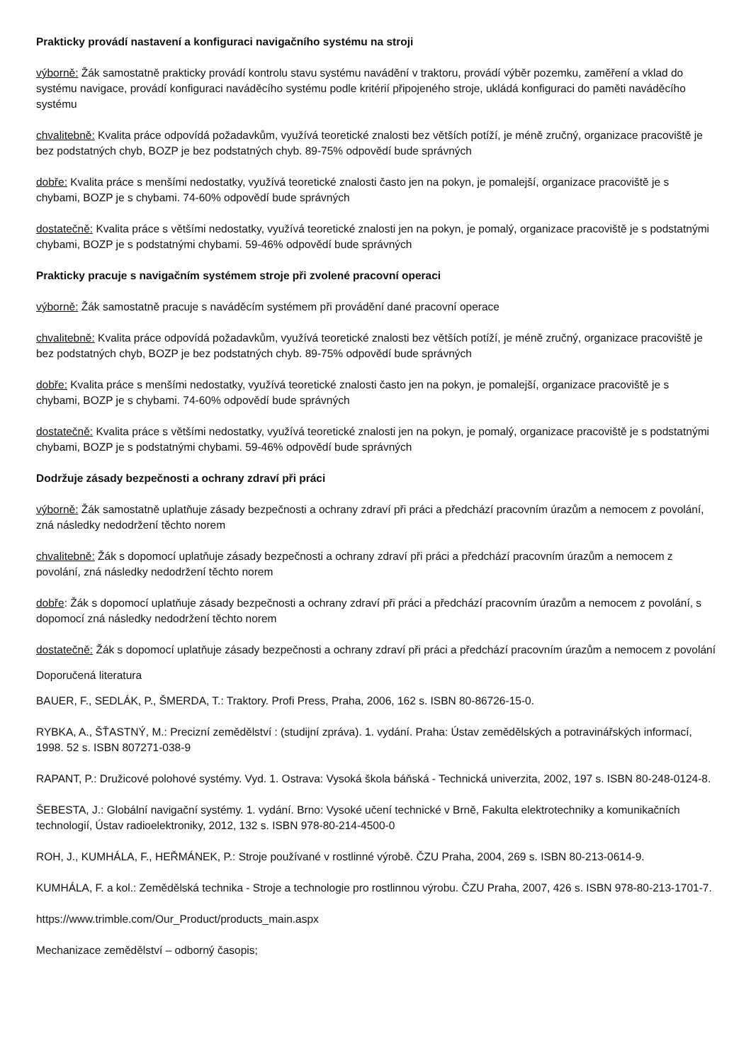Prakticky provádí nastavení a konfiguraci navigačního systému na stroji
výborně: Žák samostatně prakticky provádí kontrolu stavu systému navádění v traktoru, provádí výběr pozemku, zaměření a vklad do systému navigace, provádí konfiguraci naváděcího systému podle kritérií připojeného stroje, ukládá konfiguraci do paměti naváděcího systému
chvalitebně: Kvalita práce odpovídá požadavkům, využívá teoretické znalosti bez větších potíží, je méně zručný, organizace pracoviště je bez podstatných chyb, BOZP je bez podstatných chyb. 89-75% odpovědí bude správných
dobře: Kvalita práce s menšími nedostatky, využívá teoretické znalosti často jen na pokyn, je pomalejší, organizace pracoviště je s chybami, BOZP je s chybami. 74-60% odpovědí bude správných
dostatečně: Kvalita práce s většími nedostatky, využívá teoretické znalosti jen na pokyn, je pomalý, organizace pracoviště je s podstatnými chybami, BOZP je s podstatnými chybami. 59-46% odpovědí bude správných
Prakticky pracuje s navigačním systémem stroje při zvolené pracovní operaci
výborně: Žák samostatně pracuje s naváděcím systémem při provádění dané pracovní operace
chvalitebně: Kvalita práce odpovídá požadavkům, využívá teoretické znalosti bez větších potíží, je méně zručný, organizace pracoviště je bez podstatných chyb, BOZP je bez podstatných chyb. 89-75% odpovědí bude správných
dobře: Kvalita práce s menšími nedostatky, využívá teoretické znalosti často jen na pokyn, je pomalejší, organizace pracoviště je s chybami, BOZP je s chybami. 74-60% odpovědí bude správných
dostatečně: Kvalita práce s většími nedostatky, využívá teoretické znalosti jen na pokyn, je pomalý, organizace pracoviště je s podstatnými chybami, BOZP je s podstatnými chybami. 59-46% odpovědí bude správných
Dodržuje zásady bezpečnosti a ochrany zdraví při práci
výborně: Žák samostatně uplatňuje zásady bezpečnosti a ochrany zdraví při práci a předchází pracovním úrazům a nemocem z povolání, zná následky nedodržení těchto norem
chvalitebně: Žák s dopomocí uplatňuje zásady bezpečnosti a ochrany zdraví při práci a předchází pracovním úrazům a nemocem z povolání, zná následky nedodržení těchto norem
dobře: Žák s dopomocí uplatňuje zásady bezpečnosti a ochrany zdraví při práci a předchází pracovním úrazům a nemocem z povolání, s dopomocí zná následky nedodržení těchto norem
dostatečně: Žák s dopomocí uplatňuje zásady bezpečnosti a ochrany zdraví při práci a předchází pracovním úrazům a nemocem z povolání
Doporučená literatura
BAUER, F., SEDLÁK, P., ŠMERDA, T.: Traktory. Profi Press, Praha, 2006, 162 s. ISBN 80-86726-15-0.
RYBKA, A., ŠŤASTNÝ, M.: Precizní zemědělství : (studijní zpráva). 1. vydání. Praha: Ústav zemědělských a potravinářských informací, 1998. 52 s. ISBN 807271-038-9
RAPANT, P.: Družicové polohové systémy. Vyd. 1. Ostrava: Vysoká škola báňská - Technická univerzita, 2002, 197 s. ISBN 80-248-0124-8.
ŠEBESTA, J.: Globální navigační systémy. 1. vydání. Brno: Vysoké učení technické v Brně, Fakulta elektrotechniky a komunikačních technologií, Ústav radioelektroniky, 2012, 132 s. ISBN 978-80-214-4500-0
ROH, J., KUMHÁLA, F., HEŘMÁNEK, P.: Stroje používané v rostlinné výrobě. ČZU Praha, 2004, 269 s. ISBN 80-213-0614-9.
KUMHÁLA, F. a kol.: Zemědělská technika - Stroje a technologie pro rostlinnou výrobu. ČZU Praha, 2007, 426 s. ISBN 978-80-213-1701-7.
https://www.trimble.com/Our_Product/products_main.aspx
Mechanizace zemědělství – odborný časopis;